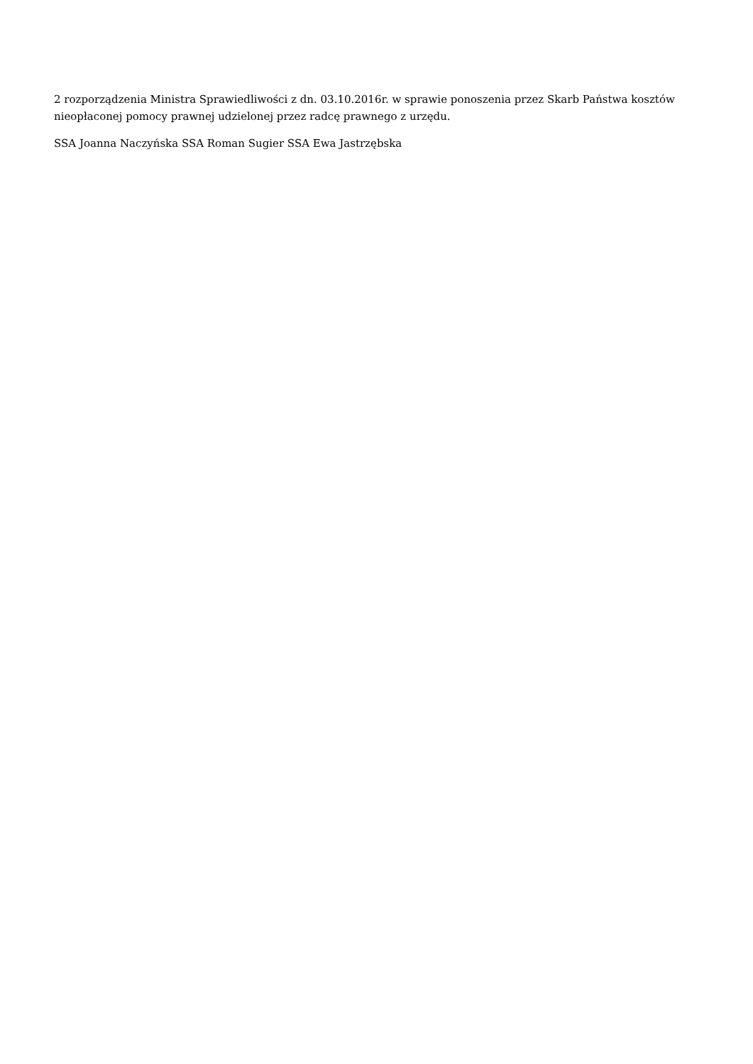2 rozporządzenia Ministra Sprawiedliwości z dn. 03.10.2016r. w sprawie ponoszenia przez Skarb Państwa kosztów nieopłaconej pomocy prawnej udzielonej przez radcę prawnego z urzędu.
SSA Joanna Naczyńska SSA Roman Sugier SSA Ewa Jastrzębska